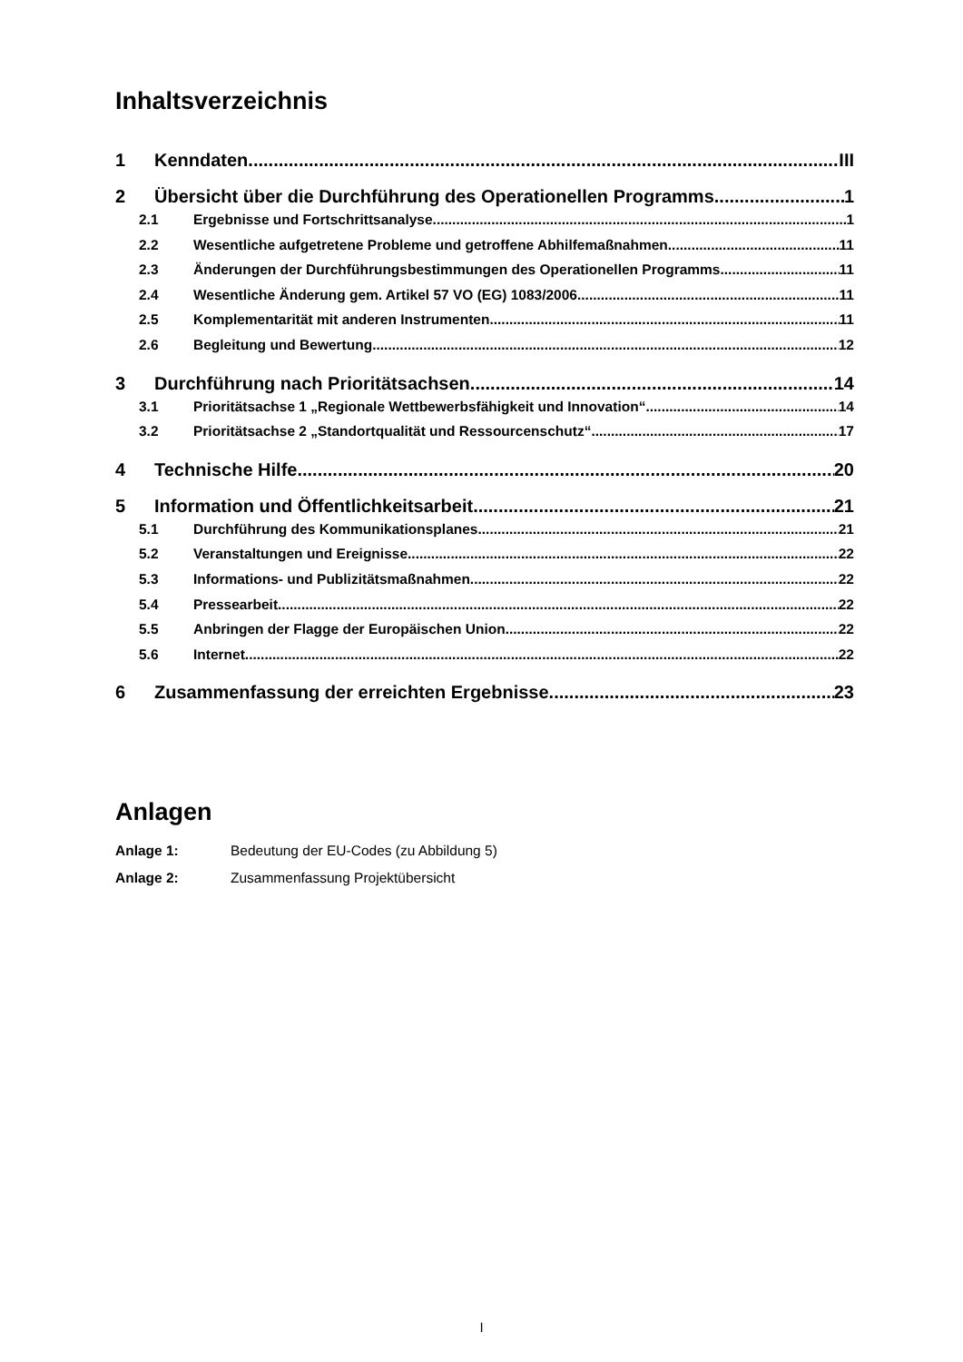Inhaltsverzeichnis
1 Kenndaten III
2 Übersicht über die Durchführung des Operationellen Programms 1
2.1 Ergebnisse und Fortschrittsanalyse 1
2.2 Wesentliche aufgetretene Probleme und getroffene Abhilfemaßnahmen 11
2.3 Änderungen der Durchführungsbestimmungen des Operationellen Programms 11
2.4 Wesentliche Änderung gem. Artikel 57 VO (EG) 1083/2006 11
2.5 Komplementarität mit anderen Instrumenten 11
2.6 Begleitung und Bewertung 12
3 Durchführung nach Prioritätsachsen 14
3.1 Prioritätsachse 1 „Regionale Wettbewerbsfähigkeit und Innovation“ 14
3.2 Prioritätsachse 2 „Standortqualität und Ressourcenschutz“ 17
4 Technische Hilfe 20
5 Information und Öffentlichkeitsarbeit 21
5.1 Durchführung des Kommunikationsplanes 21
5.2 Veranstaltungen und Ereignisse 22
5.3 Informations- und Publizitätsmaßnahmen 22
5.4 Pressearbeit 22
5.5 Anbringen der Flagge der Europäischen Union 22
5.6 Internet 22
6 Zusammenfassung der erreichten Ergebnisse 23
Anlagen
Anlage 1: Bedeutung der EU-Codes (zu Abbildung 5)
Anlage 2: Zusammenfassung Projektübersicht
I